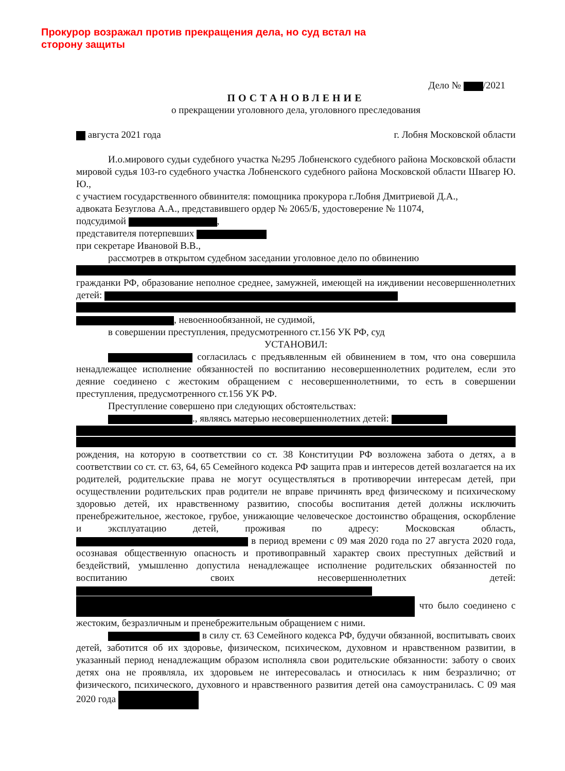Прокурор возражал против прекращения дела, но суд встал на сторону защиты
Дело № /2021
ПОСТАНОВЛЕНИЕ
о прекращении уголовного дела, уголовного преследования
августа 2021 года г. Лобня Московской области
И.о.мирового судьи судебного участка №295 Лобненского судебного района Московской области мировой судья 103-го судебного участка Лобненского судебного района Московской области Швагер Ю. Ю.,
с участием государственного обвинителя: помощника прокурора г.Лобня Дмитриевой Д.А.,
адвоката Безуглова А.А., представившего ордер № 2065/Б, удостоверение № 11074,
подсудимой ,
представителя потерпевших
при секретаре Ивановой В.В.,
рассмотрев в открытом судебном заседании уголовное дело по обвинению
гражданки РФ, образование неполное среднее, замужней, имеющей на иждивении несовершеннолетних детей:
, невоеннообязанной, не судимой,
в совершении преступления, предусмотренного ст.156 УК РФ, суд
УСТАНОВИЛ:
согласилась с предъявленным ей обвинением в том, что она совершила ненадлежащее исполнение обязанностей по воспитанию несовершеннолетних родителем, если это деяние соединено с жестоким обращением с несовершеннолетними, то есть в совершении преступления, предусмотренного ст.156 УК РФ.
Преступление совершено при следующих обстоятельствах:
., являясь матерью несовершеннолетних детей:
рождения, на которую в соответствии со ст. 38 Конституции РФ возложена забота о детях, а в соответствии со ст. ст. 63, 64, 65 Семейного кодекса РФ защита прав и интересов детей возлагается на их родителей, родительские права не могут осуществляться в противоречии интересам детей, при осуществлении родительских прав родители не вправе причинять вред физическому и психическому здоровью детей, их нравственному развитию, способы воспитания детей должны исключить пренебрежительное, жестокое, грубое, унижающие человеческое достоинство обращения, оскорбление и эксплуатацию детей, проживая по адресу: Московская область, в период времени с 09 мая 2020 года по 27 августа 2020 года, осознавая общественную опасность и противоправный характер своих преступных действий и бездействий, умышленно допустила ненадлежащее исполнение родительских обязанностей по воспитанию своих несовершеннолетних детей:
что было соединено с жестоким, безразличным и пренебрежительным обращением с ними.
в силу ст. 63 Семейного кодекса РФ, будучи обязанной, воспитывать своих детей, заботится об их здоровье, физическом, психическом, духовном и нравственном развитии, в указанный период ненадлежащим образом исполняла свои родительские обязанности: заботу о своих детях она не проявляла, их здоровьем не интересовалась и относилась к ним безразлично; от физического, психического, духовного и нравственного развития детей она самоустранилась. С 09 мая 2020 года